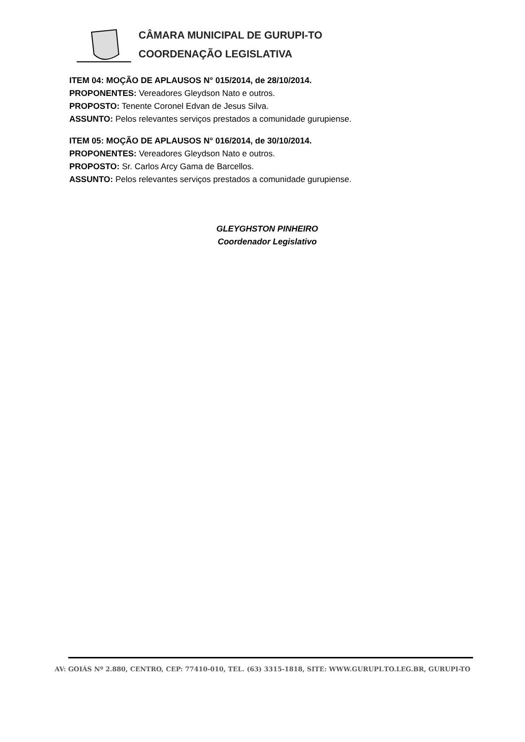CÂMARA MUNICIPAL DE GURUPI-TO
COORDENAÇÃO LEGISLATIVA
ITEM 04: MOÇÃO DE APLAUSOS N° 015/2014, de 28/10/2014.
PROPONENTES: Vereadores Gleydson Nato e outros.
PROPOSTO: Tenente Coronel Edvan de Jesus Silva.
ASSUNTO: Pelos relevantes serviços prestados a comunidade gurupiense.
ITEM 05: MOÇÃO DE APLAUSOS N° 016/2014, de 30/10/2014.
PROPONENTES: Vereadores Gleydson Nato e outros.
PROPOSTO: Sr. Carlos Arcy Gama de Barcellos.
ASSUNTO: Pelos relevantes serviços prestados a comunidade gurupiense.
GLEYGHSTON PINHEIRO
Coordenador Legislativo
AV: GOIÁS Nº 2.880, CENTRO, CEP: 77410-010, TEL. (63) 3315-1818, SITE: WWW.GURUPI.TO.LEG.BR, GURUPI-TO